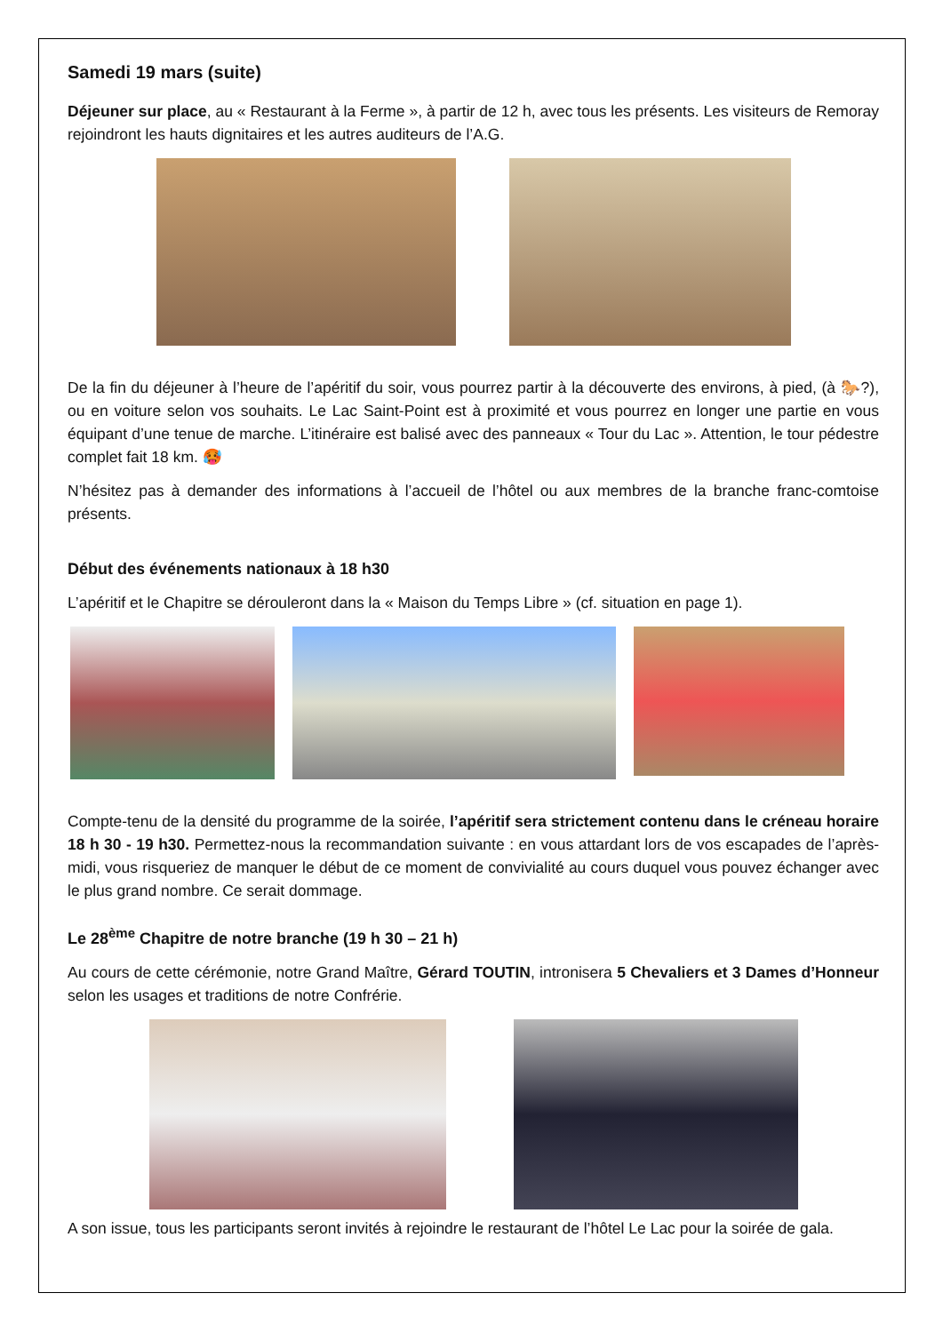Samedi 19 mars (suite)
Déjeuner sur place, au « Restaurant à la Ferme », à partir de 12 h, avec tous les présents. Les visiteurs de Remoray rejoindront les hauts dignitaires et les autres auditeurs de l’A.G.
De la fin du déjeuner à l’heure de l’apéritif du soir, vous pourrez partir à la découverte des environs, à pied, (à 🐎?), ou en voiture selon vos souhaits. Le Lac Saint-Point est à proximité et vous pourrez en longer une partie en vous équipant d’une tenue de marche. L’itinéraire est balisé avec des panneaux « Tour du Lac ». Attention, le tour pédestre complet fait 18 km. 🥵
N’hésitez pas à demander des informations à l’accueil de l’hôtel ou aux membres de la branche franc-comtoise présents.
Début des événements nationaux à 18 h30
L’apéritif et le Chapitre se dérouleront dans la « Maison du Temps Libre » (cf. situation en page 1).
Compte-tenu de la densité du programme de la soirée, l’apéritif sera strictement contenu dans le créneau horaire 18 h 30 - 19 h30. Permettez-nous la recommandation suivante : en vous attardant lors de vos escapades de l’après-midi, vous risqueriez de manquer le début de ce moment de convivialité au cours duquel vous pouvez échanger avec le plus grand nombre. Ce serait dommage.
Le 28<sup>ème</sup> Chapitre de notre branche (19 h 30 – 21 h)
Au cours de cette cérémonie, notre Grand Maître, Gérard TOUTIN, intronisera 5 Chevaliers et 3 Dames d’Honneur selon les usages et traditions de notre Confrérie.
A son issue, tous les participants seront invités à rejoindre le restaurant de l’hôtel Le Lac pour la soirée de gala.